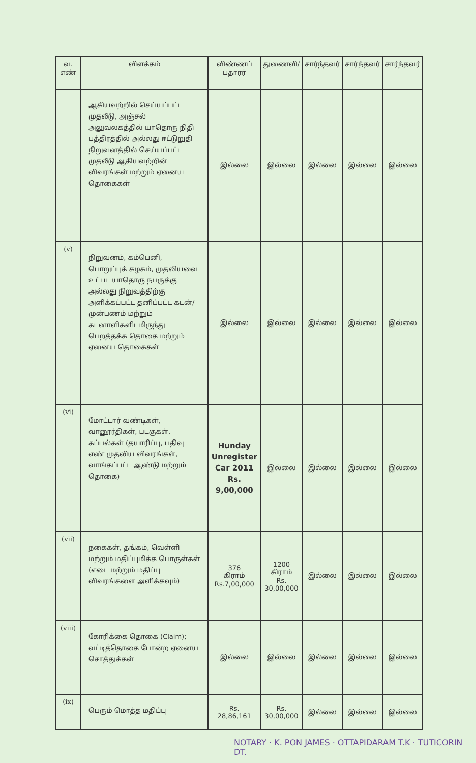| வ. எண் | விளக்கம் | விண்ணப் பதாரர் | துணைவி/ | சார்ந்தவர் | சார்ந்தவர் | சார்ந்தவர் |
| --- | --- | --- | --- | --- | --- | --- |
| | ஆகியவற்றில் செய்யப்பட்ட முதலீடு, அஞ்சல் அலுவலகத்தில் யாதொரு நிதி பத்திரத்தில் அல்லது ஈட்டுறுதி நிறுவனத்தில் செய்யப்பட்ட முதலீடு ஆகியவற்றின் விவரங்கள் மற்றும் ஏனைய தொகைகள் | இல்லை | இல்லை | இல்லை | இல்லை | இல்லை |
| (v) | நிறுவனம், கம்பெனி, பொறுப்புக் கழகம், முதலியவை உட்பட யாதொரு நபருக்கு அல்லது நிறுவத்திற்கு அளிக்கப்பட்ட தனிப்பட்ட கடன்/ முன்பணம் மற்றும் கடனாளிகளிடமிருந்து பெறத்தக்க தொகை மற்றும் ஏனைய தொகைகள் | இல்லை | இல்லை | இல்லை | இல்லை | இல்லை |
| (vi) | மோட்டார் வண்டிகள், வானூர்திகள், படகுகள், கப்பல்கள் (தயாரிப்பு, பதிவு எண் முதலிய விவரங்கள், வாங்கப்பட்ட ஆண்டு மற்றும் தொகை) | Hunday Unregister Car 2011 Rs. 9,00,000 | இல்லை | இல்லை | இல்லை | இல்லை |
| (vii) | நகைகள், தங்கம், வெள்ளி மற்றும் மதிப்புமிக்க பொருள்கள் (எடை மற்றும் மதிப்பு விவரங்களை அளிக்கவும்) | 376 கிராம் Rs.7,00,000 | 1200 கிராம் Rs. 30,00,000 | இல்லை | இல்லை | இல்லை |
| (viii) | கோரிக்கை தொகை (Claim); வட்டித்தொகை போன்ற ஏனைய சொத்துக்கள் | இல்லை | இல்லை | இல்லை | இல்லை | இல்லை |
| (ix) | பெரும் மொத்த மதிப்பு | Rs. 28,86,161 | Rs. 30,00,000 | இல்லை | இல்லை | இல்லை |
NOTARY · K. PON JAMES · OTTAPIDARAM T.K · TUTICORIN DT.